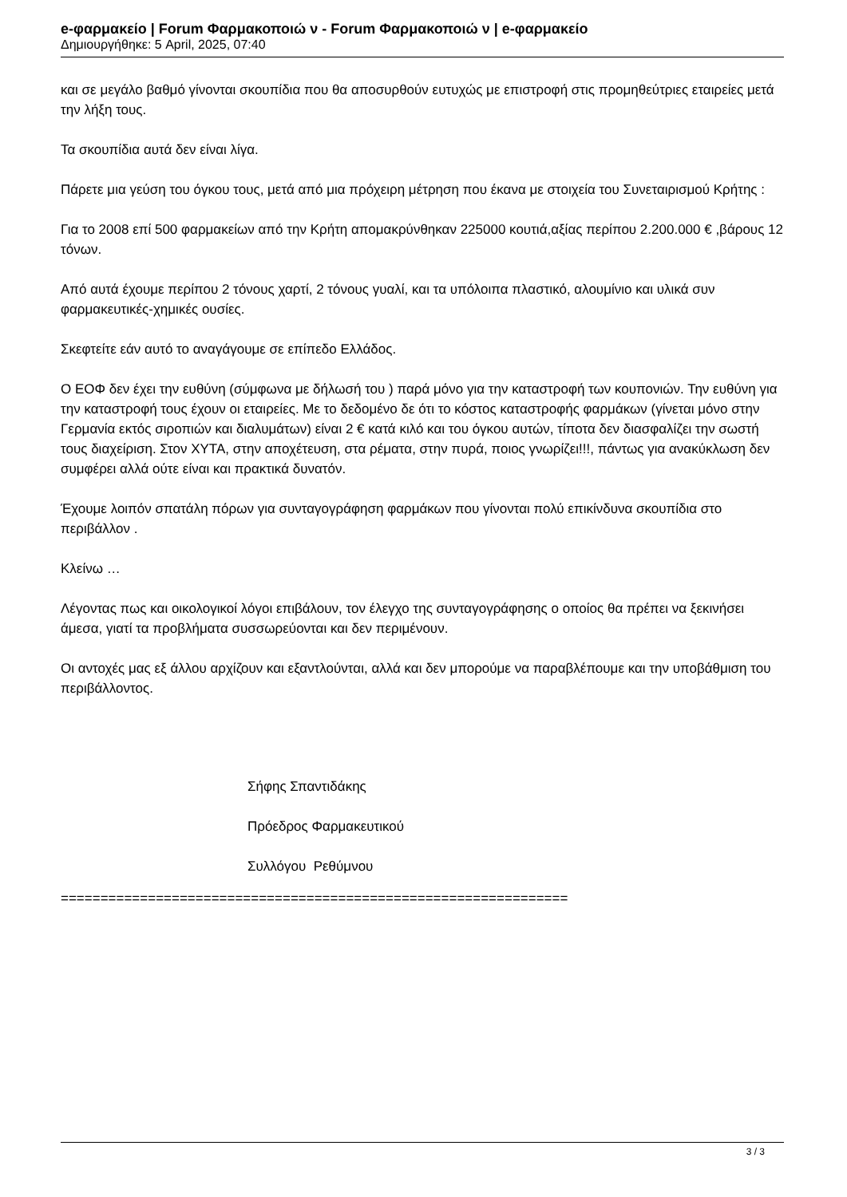e-φαρμακείο | Forum Φαρμακοποιώ ν - Forum Φαρμακοποιώ ν | e-φαρμακείο
Δημιουργήθηκε: 5 April, 2025, 07:40
και σε μεγάλο βαθμό γίνονται σκουπίδια που θα αποσυρθούν ευτυχώς με επιστροφή στις προμηθεύτριες εταιρείες μετά την λήξη τους.
Τα σκουπίδια αυτά δεν είναι λίγα.
Πάρετε μια γεύση του όγκου τους, μετά από μια πρόχειρη μέτρηση που έκανα με στοιχεία του Συνεταιρισμού Κρήτης :
Για το 2008 επί 500 φαρμακείων από την Κρήτη απομακρύνθηκαν 225000 κουτιά,αξίας περίπου 2.200.000 € ,βάρους 12 τόνων.
Από αυτά έχουμε περίπου 2 τόνους χαρτί, 2 τόνους γυαλί, και τα υπόλοιπα πλαστικό, αλουμίνιο και υλικά συν φαρμακευτικές-χημικές ουσίες.
Σκεφτείτε εάν αυτό το αναγάγουμε σε επίπεδο Ελλάδος.
Ο ΕΟΦ δεν έχει την ευθύνη (σύμφωνα με δήλωσή του ) παρά μόνο για την καταστροφή των κουπονιών. Την ευθύνη για την καταστροφή τους έχουν οι εταιρείες. Με το δεδομένο δε ότι το κόστος καταστροφής φαρμάκων (γίνεται μόνο στην Γερμανία εκτός σιροπιών και διαλυμάτων) είναι 2 € κατά κιλό και του όγκου αυτών, τίποτα δεν διασφαλίζει την σωστή τους διαχείριση. Στον ΧΥΤΑ, στην αποχέτευση, στα ρέματα, στην πυρά, ποιος γνωρίζει!!!, πάντως για ανακύκλωση δεν συμφέρει αλλά ούτε είναι και πρακτικά δυνατόν.
Έχουμε λοιπόν σπατάλη πόρων για συνταγογράφηση φαρμάκων που γίνονται πολύ επικίνδυνα σκουπίδια στο περιβάλλον .
Κλείνω …
Λέγοντας πως και οικολογικοί λόγοι επιβάλουν, τον έλεγχο της συνταγογράφησης ο οποίος θα πρέπει να ξεκινήσει άμεσα, γιατί τα προβλήματα συσσωρεύονται και δεν περιμένουν.
Οι αντοχές μας εξ άλλου αρχίζουν και εξαντλούνται, αλλά και δεν μπορούμε να παραβλέπουμε και την υποβάθμιση του περιβάλλοντος.
Σήφης Σπαντιδάκης
Πρόεδρος Φαρμακευτικού
Συλλόγου Ρεθύμνου
================================================================
3 / 3